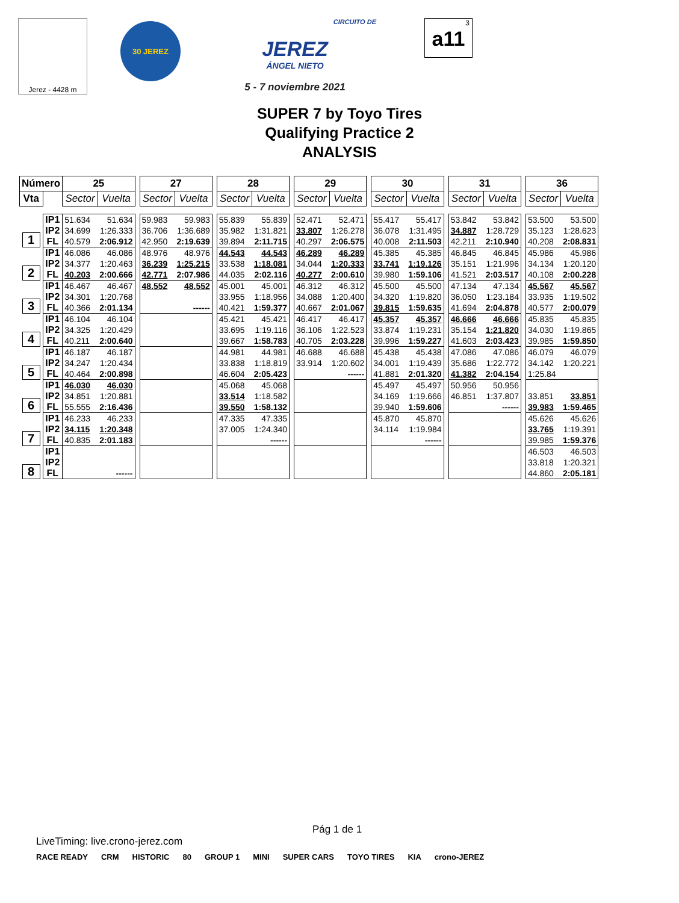Jerez - 4428 m
30 JEREZ
CIRCUITO DE
JEREZ
ÁNGEL NIETO
5 - 7 noviembre 2021
3
a11
SUPER 7 by Toyo Tires
Qualifying Practice 2
ANALYSIS
| Número | | 25 | | | 27 | | | 28 | | | 29 | | | 30 | | | 31 | | | 36 | |
| Vta | | Sector | Vuelta | | Sector | Vuelta | | Sector | Vuelta | | Sector | Vuelta | | Sector | Vuelta | | Sector | Vuelta | | Sector | Vuelta |
| 1 | IP1 | 51.634 | 51.634 | | 59.983 | 59.983 | | 55.839 | 55.839 | | 52.471 | 52.471 | | 55.417 | 55.417 | | 53.842 | 53.842 | | 53.500 | 53.500 |
| | IP2 | 34.699 | 1:26.333 | | 36.706 | 1:36.689 | | 35.982 | 1:31.821 | | 33.807 | 1:26.278 | | 36.078 | 1:31.495 | | 34.887 | 1:28.729 | | 35.123 | 1:28.623 |
| | FL | 40.579 | 2:06.912 | | 42.950 | 2:19.639 | | 39.894 | 2:11.715 | | 40.297 | 2:06.575 | | 40.008 | 2:11.503 | | 42.211 | 2:10.940 | | 40.208 | 2:08.831 |
| 2 | IP1 | 46.086 | 46.086 | | 48.976 | 48.976 | | 44.543 | 44.543 | | 46.289 | 46.289 | | 45.385 | 45.385 | | 46.845 | 46.845 | | 45.986 | 45.986 |
| | IP2 | 34.377 | 1:20.463 | | 36.239 | 1:25.215 | | 33.538 | 1:18.081 | | 34.044 | 1:20.333 | | 33.741 | 1:19.126 | | 35.151 | 1:21.996 | | 34.134 | 1:20.120 |
| | FL | 40.203 | 2:00.666 | | 42.771 | 2:07.986 | | 44.035 | 2:02.116 | | 40.277 | 2:00.610 | | 39.980 | 1:59.106 | | 41.521 | 2:03.517 | | 40.108 | 2:00.228 |
| 3 | IP1 | 46.467 | 46.467 | | 48.552 | 48.552 | | 45.001 | 45.001 | | 46.312 | 46.312 | | 45.500 | 45.500 | | 47.134 | 47.134 | | 45.567 | 45.567 |
| | IP2 | 34.301 | 1:20.768 | | | | | 33.955 | 1:18.956 | | 34.088 | 1:20.400 | | 34.320 | 1:19.820 | | 36.050 | 1:23.184 | | 33.935 | 1:19.502 |
| | FL | 40.366 | 2:01.134 | | | ------ | | 40.421 | 1:59.377 | | 40.667 | 2:01.067 | | 39.815 | 1:59.635 | | 41.694 | 2:04.878 | | 40.577 | 2:00.079 |
| 4 | IP1 | 46.104 | 46.104 | | | | | 45.421 | 45.421 | | 46.417 | 46.417 | | 45.357 | 45.357 | | 46.666 | 46.666 | | 45.835 | 45.835 |
| | IP2 | 34.325 | 1:20.429 | | | | | 33.695 | 1:19.116 | | 36.106 | 1:22.523 | | 33.874 | 1:19.231 | | 35.154 | 1:21.820 | | 34.030 | 1:19.865 |
| | FL | 40.211 | 2:00.640 | | | | | 39.667 | 1:58.783 | | 40.705 | 2:03.228 | | 39.996 | 1:59.227 | | 41.603 | 2:03.423 | | 39.985 | 1:59.850 |
| 5 | IP1 | 46.187 | 46.187 | | | | | 44.981 | 44.981 | | 46.688 | 46.688 | | 45.438 | 45.438 | | 47.086 | 47.086 | | 46.079 | 46.079 |
| | IP2 | 34.247 | 1:20.434 | | | | | 33.838 | 1:18.819 | | 33.914 | 1:20.602 | | 34.001 | 1:19.439 | | 35.686 | 1:22.772 | | 34.142 | 1:20.221 |
| | FL | 40.464 | 2:00.898 | | | | | 46.604 | 2:05.423 | | | ------ | | 41.881 | 2:01.320 | | 41.382 | 2:04.154 | | 1:25.84 | |
| 6 | IP1 | 46.030 | 46.030 | | | | | 45.068 | 45.068 | | | | | 45.497 | 45.497 | | 50.956 | 50.956 | | | |
| | IP2 | 34.851 | 1:20.881 | | | | | 33.514 | 1:18.582 | | | | | 34.169 | 1:19.666 | | 46.851 | 1:37.807 | | 33.851 | 33.851 |
| | FL | 55.555 | 2:16.436 | | | | | 39.550 | 1:58.132 | | | | | 39.940 | 1:59.606 | | | ------ | | 39.983 | 1:59.465 |
| 7 | IP1 | 46.233 | 46.233 | | | | | 47.335 | 47.335 | | | | | 45.870 | 45.870 | | | | | 45.626 | 45.626 |
| | IP2 | 34.115 | 1:20.348 | | | | | 37.005 | 1:24.340 | | | | | 34.114 | 1:19.984 | | | | | 33.765 | 1:19.391 |
| | FL | 40.835 | 2:01.183 | | | | | | ------ | | | | | | ------ | | | | | 39.985 | 1:59.376 |
| 8 | IP1 | | | | | | | | | | | | | | | | | | | 46.503 | 46.503 |
| | IP2 | | | | | | | | | | | | | | | | | | | 33.818 | 1:20.321 |
| | FL | | ------ | | | | | | | | | | | | | | | | | 44.860 | 2:05.181 |
Pág 1 de 1
LiveTiming: live.crono-jerez.com
RACE READY CRM HISTORIC 80 GROUP 1 MINI SUPER CARS TOYO TIRES KIA crono-JEREZ